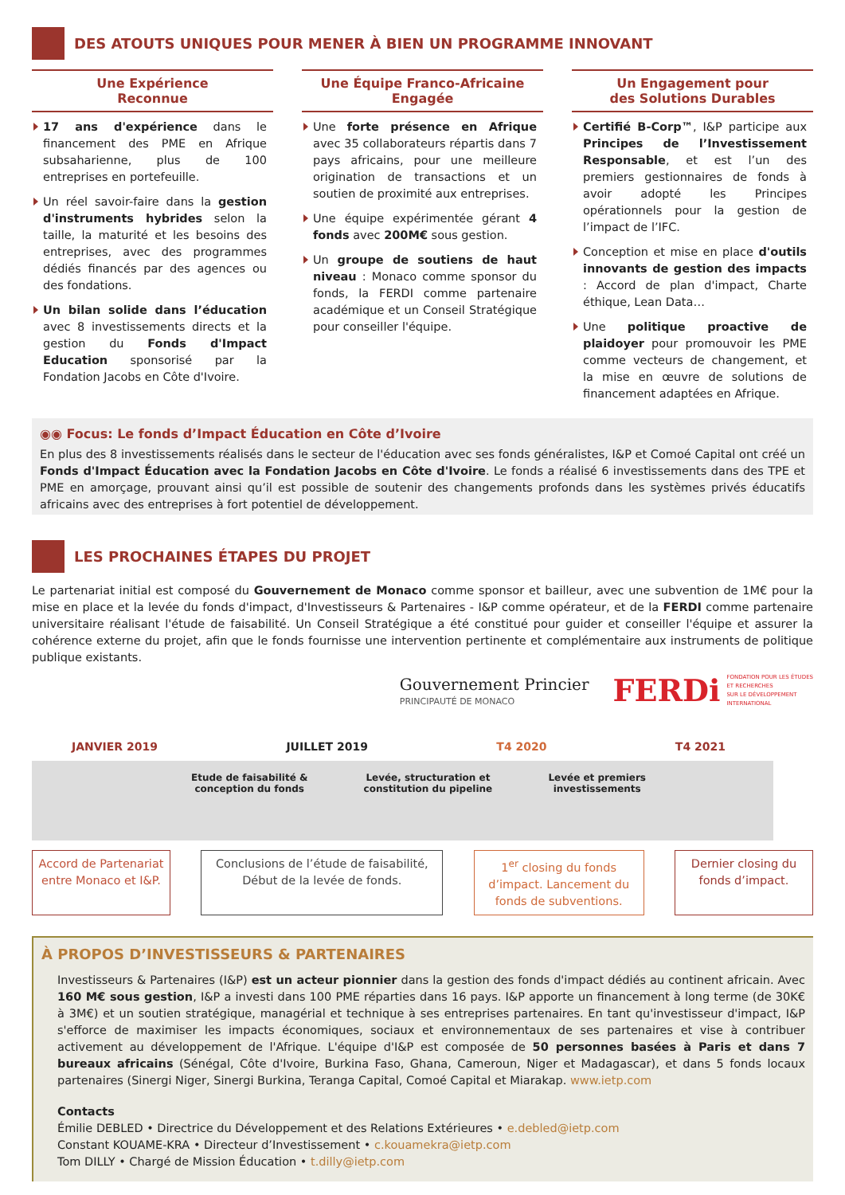DES ATOUTS UNIQUES POUR MENER À BIEN UN PROGRAMME INNOVANT
Une Expérience
Reconnue
17 ans d'expérience dans le financement des PME en Afrique subsaharienne, plus de 100 entreprises en portefeuille.
Un réel savoir-faire dans la gestion d'instruments hybrides selon la taille, la maturité et les besoins des entreprises, avec des programmes dédiés financés par des agences ou des fondations.
Un bilan solide dans l’éducation avec 8 investissements directs et la gestion du Fonds d'Impact Education sponsorisé par la Fondation Jacobs en Côte d'Ivoire.
Une Équipe Franco-Africaine
Engagée
Une forte présence en Afrique avec 35 collaborateurs répartis dans 7 pays africains, pour une meilleure origination de transactions et un soutien de proximité aux entreprises.
Une équipe expérimentée gérant 4 fonds avec 200M€ sous gestion.
Un groupe de soutiens de haut niveau : Monaco comme sponsor du fonds, la FERDI comme partenaire académique et un Conseil Stratégique pour conseiller l'équipe.
Un Engagement pour
des Solutions Durables
Certifié B-Corp™, I&P participe aux Principes de l’Investissement Responsable, et est l’un des premiers gestionnaires de fonds à avoir adopté les Principes opérationnels pour la gestion de l’impact de l’IFC.
Conception et mise en place d'outils innovants de gestion des impacts : Accord de plan d'impact, Charte éthique, Lean Data…
Une politique proactive de plaidoyer pour promouvoir les PME comme vecteurs de changement, et la mise en œuvre de solutions de financement adaptées en Afrique.
◉◉ Focus: Le fonds d’Impact Éducation en Côte d’Ivoire
En plus des 8 investissements réalisés dans le secteur de l'éducation avec ses fonds généralistes, I&P et Comoé Capital ont créé un Fonds d'Impact Éducation avec la Fondation Jacobs en Côte d'Ivoire. Le fonds a réalisé 6 investissements dans des TPE et PME en amorçage, prouvant ainsi qu’il est possible de soutenir des changements profonds dans les systèmes privés éducatifs africains avec des entreprises à fort potentiel de développement.
LES PROCHAINES ÉTAPES DU PROJET
Le partenariat initial est composé du Gouvernement de Monaco comme sponsor et bailleur, avec une subvention de 1M€ pour la mise en place et la levée du fonds d'impact, d'Investisseurs & Partenaires - I&P comme opérateur, et de la FERDI comme partenaire universitaire réalisant l'étude de faisabilité. Un Conseil Stratégique a été constitué pour guider et conseiller l'équipe et assurer la cohérence externe du projet, afin que le fonds fournisse une intervention pertinente et complémentaire aux instruments de politique publique existants.
Gouvernement Princier
PRINCIPAUTÉ DE MONACO
FERDi FONDATION POUR LES ÉTUDES
ET RECHERCHES
SUR LE DÉVELOPPEMENT
INTERNATIONAL
JANVIER 2019 JUILLET 2019 T4 2020 T4 2021
Etude de faisabilité &
conception du fonds
Levée, structuration et
constitution du pipeline
Levée et premiers
investissements
Accord de Partenariat entre Monaco et I&P.
Conclusions de l’étude de faisabilité, Début de la levée de fonds.
1<sup>er</sup> closing du fonds d’impact. Lancement du fonds de subventions.
Dernier closing du fonds d’impact.
À PROPOS D’INVESTISSEURS & PARTENAIRES
Investisseurs & Partenaires (I&P) est un acteur pionnier dans la gestion des fonds d'impact dédiés au continent africain. Avec 160 M€ sous gestion, I&P a investi dans 100 PME réparties dans 16 pays. I&P apporte un financement à long terme (de 30K€ à 3M€) et un soutien stratégique, managérial et technique à ses entreprises partenaires. En tant qu'investisseur d'impact, I&P s'efforce de maximiser les impacts économiques, sociaux et environnementaux de ses partenaires et vise à contribuer activement au développement de l'Afrique. L'équipe d'I&P est composée de 50 personnes basées à Paris et dans 7 bureaux africains (Sénégal, Côte d'Ivoire, Burkina Faso, Ghana, Cameroun, Niger et Madagascar), et dans 5 fonds locaux partenaires (Sinergi Niger, Sinergi Burkina, Teranga Capital, Comoé Capital et Miarakap. www.ietp.com
Contacts
Émilie DEBLED • Directrice du Développement et des Relations Extérieures • e.debled@ietp.com
Constant KOUAME-KRA • Directeur d’Investissement • c.kouamekra@ietp.com
Tom DILLY • Chargé de Mission Éducation • t.dilly@ietp.com